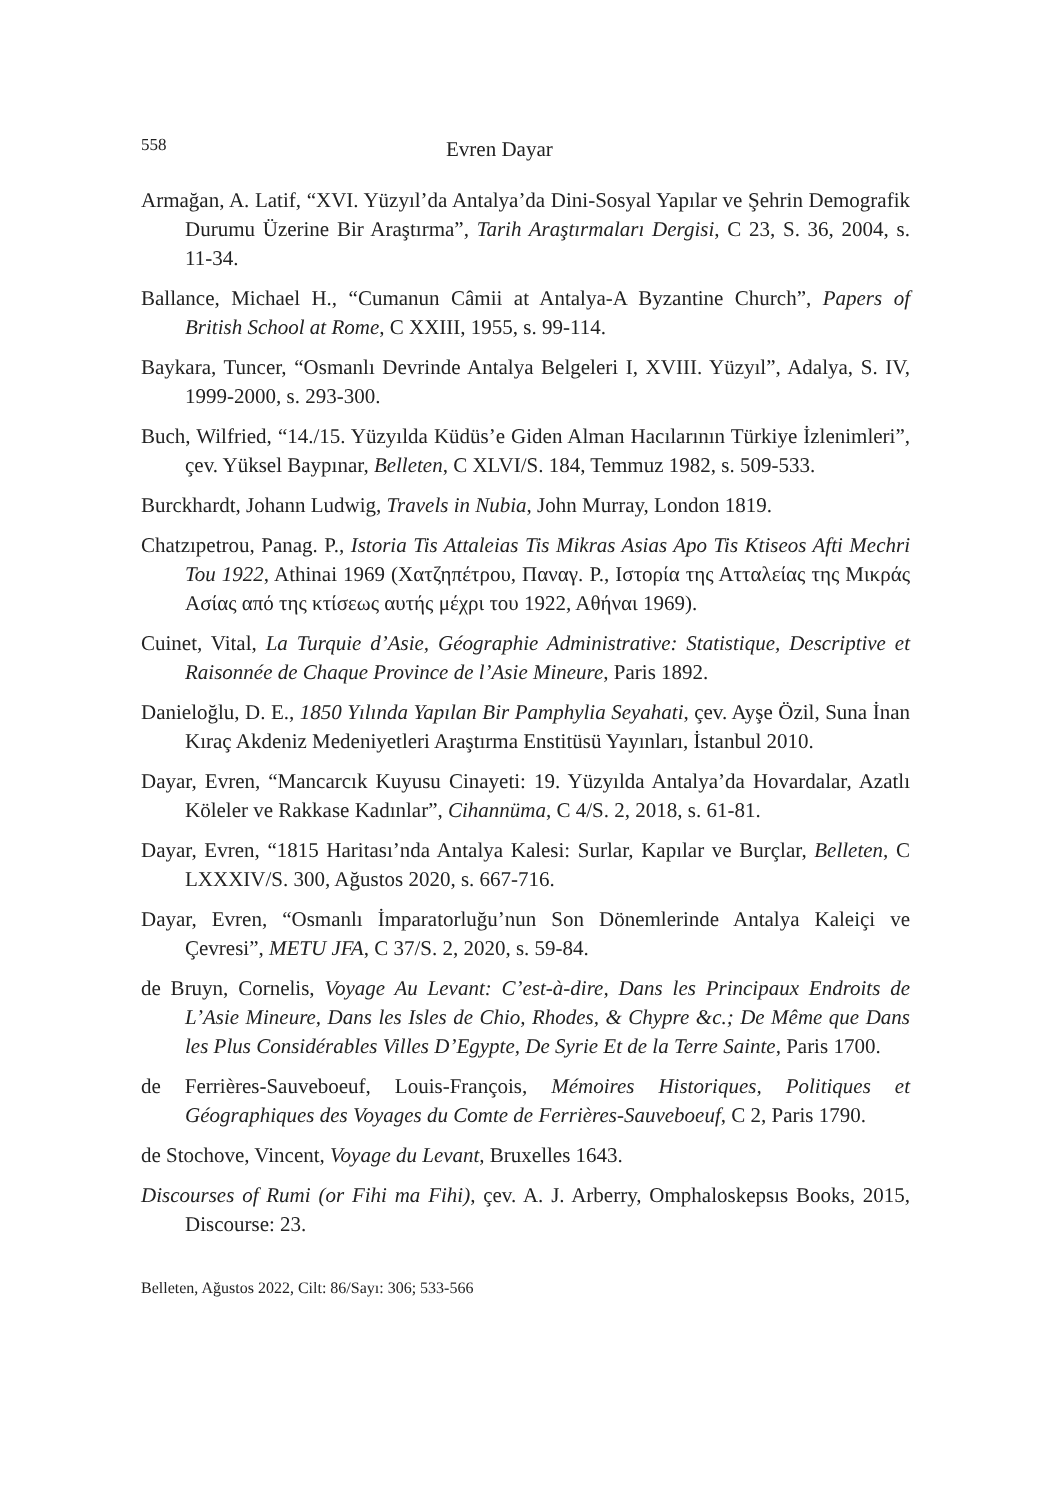558 Evren Dayar
Armağan, A. Latif, “XVI. Yüzyıl’da Antalya’da Dini-Sosyal Yapılar ve Şehrin Demografik Durumu Üzerine Bir Araştırma”, Tarih Araştırmaları Dergisi, C 23, S. 36, 2004, s. 11-34.
Ballance, Michael H., “Cumanun Câmii at Antalya-A Byzantine Church”, Papers of British School at Rome, C XXIII, 1955, s. 99-114.
Baykara, Tuncer, “Osmanlı Devrinde Antalya Belgeleri I, XVIII. Yüzyıl”, Adalya, S. IV, 1999-2000, s. 293-300.
Buch, Wilfried, “14./15. Yüzyılda Küdüs’e Giden Alman Hacılarının Türkiye İzlenimleri”, çev. Yüksel Baypınar, Belleten, C XLVI/S. 184, Temmuz 1982, s. 509-533.
Burckhardt, Johann Ludwig, Travels in Nubia, John Murray, London 1819.
Chatzıpetrou, Panag. P., Istoria Tis Attaleias Tis Mikras Asias Apo Tis Ktiseos Afti Mechri Tou 1922, Athinai 1969 (Χατζηπέτρου, Παναγ. Ρ., Ιστορία της Ατταλείας της Μικράς Ασίας από της κτίσεως αυτής μέχρι του 1922, Αθήναι 1969).
Cuinet, Vital, La Turquie d’Asie, Géographie Administrative: Statistique, Descriptive et Raisonnée de Chaque Province de l’Asie Mineure, Paris 1892.
Danieloğlu, D. E., 1850 Yılında Yapılan Bir Pamphylia Seyahati, çev. Ayşe Özil, Suna İnan Kıraç Akdeniz Medeniyetleri Araştırma Enstitüsü Yayınları, İstanbul 2010.
Dayar, Evren, “Mancarcık Kuyusu Cinayeti: 19. Yüzyılda Antalya’da Hovardalar, Azatlı Köleler ve Rakkase Kadınlar”, Cihannüma, C 4/S. 2, 2018, s. 61-81.
Dayar, Evren, “1815 Haritası’nda Antalya Kalesi: Surlar, Kapılar ve Burçlar, Belleten, C LXXXIV/S. 300, Ağustos 2020, s. 667-716.
Dayar, Evren, “Osmanlı İmparatorluğu’nun Son Dönemlerinde Antalya Kaleiçi ve Çevresi”, METU JFA, C 37/S. 2, 2020, s. 59-84.
de Bruyn, Cornelis, Voyage Au Levant: C’est-à-dire, Dans les Principaux Endroits de L’Asie Mineure, Dans les Isles de Chio, Rhodes, & Chypre &c.; De Même que Dans les Plus Considérables Villes D’Egypte, De Syrie Et de la Terre Sainte, Paris 1700.
de Ferrières-Sauveboeuf, Louis-François, Mémoires Historiques, Politiques et Géographiques des Voyages du Comte de Ferrières-Sauveboeuf, C 2, Paris 1790.
de Stochove, Vincent, Voyage du Levant, Bruxelles 1643.
Discourses of Rumi (or Fihi ma Fihi), çev. A. J. Arberry, Omphaloskepsıs Books, 2015, Discourse: 23.
Belleten, Ağustos 2022, Cilt: 86/Sayı: 306; 533-566